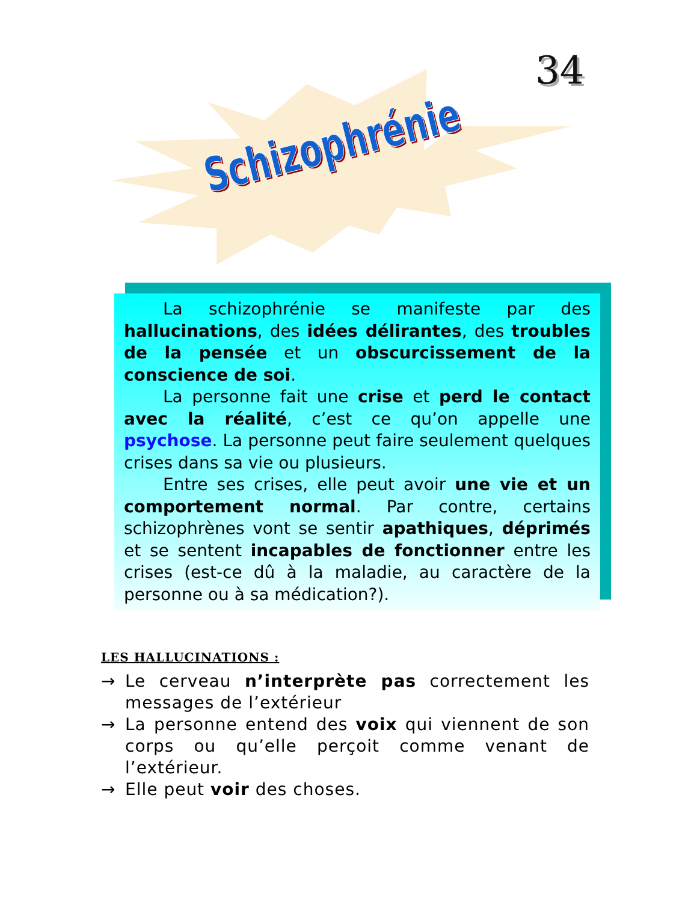Schizophrénie
34
La schizophrénie se manifeste par des hallucinations, des idées délirantes, des troubles de la pensée et un obscurcissement de la conscience de soi.
La personne fait une crise et perd le contact avec la réalité, c’est ce qu’on appelle une psychose. La personne peut faire seulement quelques crises dans sa vie ou plusieurs.
Entre ses crises, elle peut avoir une vie et un comportement normal. Par contre, certains schizophrènes vont se sentir apathiques, déprimés et se sentent incapables de fonctionner entre les crises (est-ce dû à la maladie, au caractère de la personne ou à sa médication?).
LES HALLUCINATIONS :
→ Le cerveau n’interprète pas correctement les messages de l’extérieur
→ La personne entend des voix qui viennent de son corps ou qu’elle perçoit comme venant de l’extérieur.
→ Elle peut voir des choses.